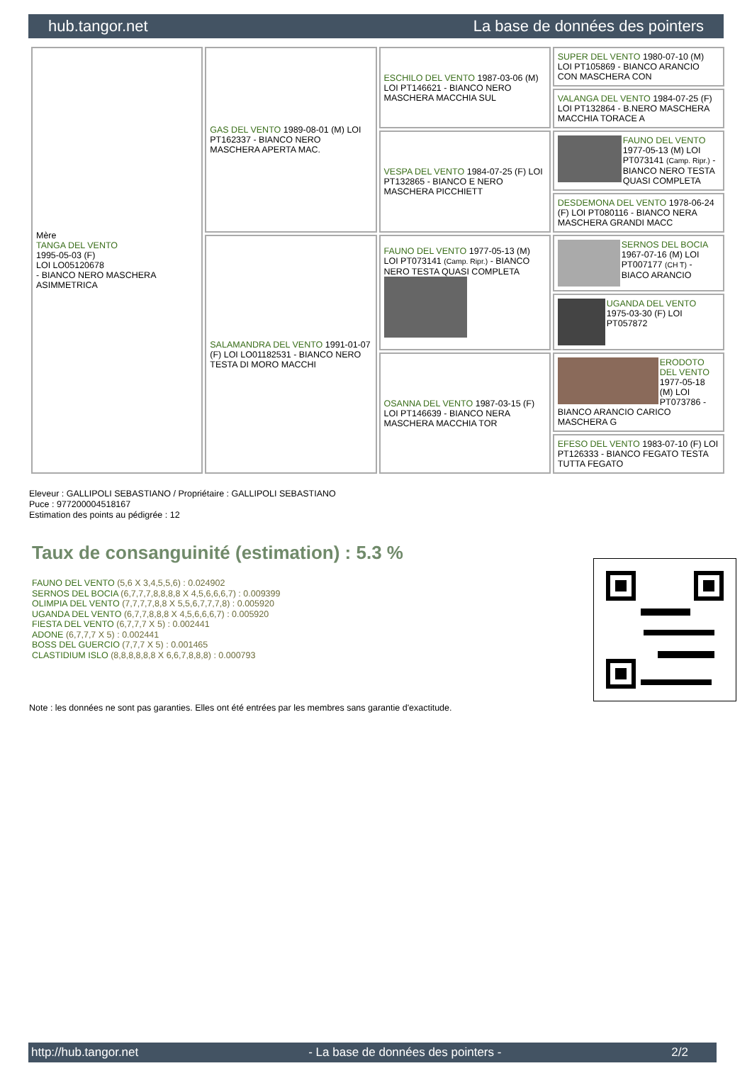hub.tangor.net La base de données des pointers
| Mère TANGA DEL VENTO 1995-05-03 (F) LOI LO05120678 - BIANCO NERO MASCHERA ASIMMETRICA | GAS DEL VENTO 1989-08-01 (M) LOI PT162337 - BIANCO NERO MASCHERA APERTA MAC. | ESCHILO DEL VENTO 1987-03-06 (M) LOI PT146621 - BIANCO NERO MASCHERA MACCHIA SUL | SUPER DEL VENTO 1980-07-10 (M) LOI PT105869 - BIANCO ARANCIO CON MASCHERA CON |
| | | | VALANGA DEL VENTO 1984-07-25 (F) LOI PT132864 - B.NERO MASCHERA MACCHIA TORACE A |
| | | VESPA DEL VENTO 1984-07-25 (F) LOI PT132865 - BIANCO E NERO MASCHERA PICCHIETT | FAUNO DEL VENTO 1977-05-13 (M) LOI PT073141 (Camp. Ripr.) - BIANCO NERO TESTA QUASI COMPLETA |
| | | | DESDEMONA DEL VENTO 1978-06-24 (F) LOI PT080116 - BIANCO NERA MASCHERA GRANDI MACC |
| | SALAMANDRA DEL VENTO 1991-01-07 (F) LOI LO01182531 - BIANCO NERO TESTA DI MORO MACCHI | FAUNO DEL VENTO 1977-05-13 (M) LOI PT073141 (Camp. Ripr.) - BIANCO NERO TESTA QUASI COMPLETA | SERNOS DEL BOCIA 1967-07-16 (M) LOI PT007177 (CH T) - BIACO ARANCIO |
| | | | UGANDA DEL VENTO 1975-03-30 (F) LOI PT057872 |
| | | OSANNA DEL VENTO 1987-03-15 (F) LOI PT146639 - BIANCO NERA MASCHERA MACCHIA TOR | ERODOTO DEL VENTO 1977-05-18 (M) LOI PT073786 - BIANCO ARANCIO CARICO MASCHERA G |
| | | | EFESO DEL VENTO 1983-07-10 (F) LOI PT126333 - BIANCO FEGATO TESTA TUTTA FEGATO |
Eleveur : GALLIPOLI SEBASTIANO / Propriétaire : GALLIPOLI SEBASTIANO
Puce : 977200004518167
Estimation des points au pédigrée : 12
Taux de consanguinité (estimation) : 5.3 %
FAUNO DEL VENTO (5,6 X 3,4,5,5,6) : 0.024902
SERNOS DEL BOCIA (6,7,7,7,8,8,8,8 X 4,5,6,6,6,7) : 0.009399
OLIMPIA DEL VENTO (7,7,7,7,8,8 X 5,5,6,7,7,7,8) : 0.005920
UGANDA DEL VENTO (6,7,7,8,8,8 X 4,5,6,6,6,7) : 0.005920
FIESTA DEL VENTO (6,7,7,7 X 5) : 0.002441
ADONE (6,7,7,7 X 5) : 0.002441
BOSS DEL GUERCIO (7,7,7 X 5) : 0.001465
CLASTIDIUM ISLO (8,8,8,8,8,8 X 6,6,7,8,8,8) : 0.000793
Note : les données ne sont pas garanties. Elles ont été entrées par les membres sans garantie d'exactitude.
http://hub.tangor.net - La base de données des pointers - 2/2